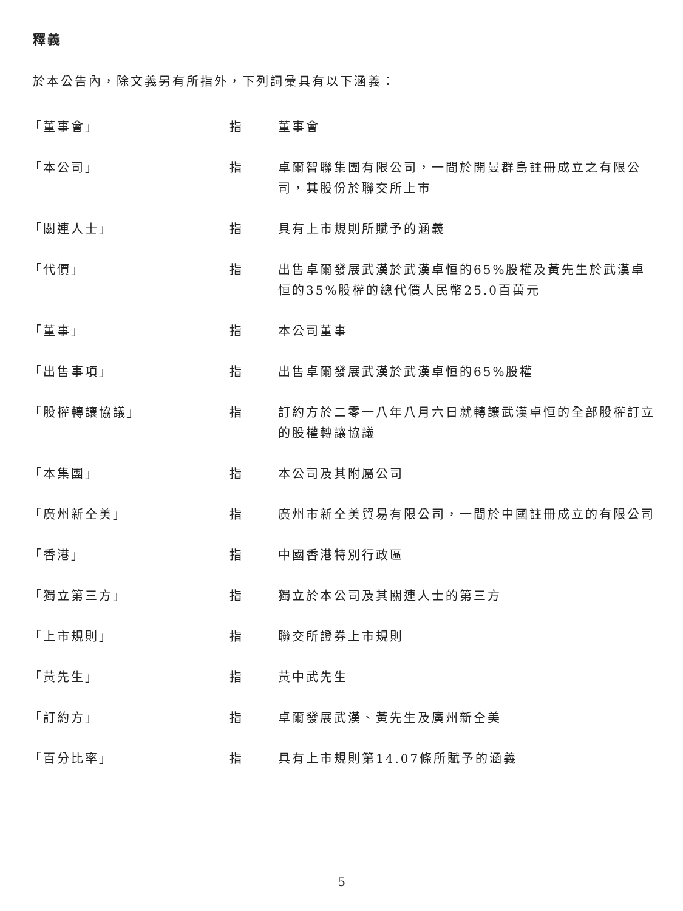釋義
於本公告內，除文義另有所指外，下列詞彙具有以下涵義：
| 「董事會」 | 指 | 董事會 |
| 「本公司」 | 指 | 卓爾智聯集團有限公司，一間於開曼群島註冊成立之有限公司，其股份於聯交所上市 |
| 「關連人士」 | 指 | 具有上市規則所賦予的涵義 |
| 「代價」 | 指 | 出售卓爾發展武漢於武漢卓恒的65%股權及黃先生於武漢卓恒的35%股權的總代價人民幣25.0百萬元 |
| 「董事」 | 指 | 本公司董事 |
| 「出售事項」 | 指 | 出售卓爾發展武漢於武漢卓恒的65%股權 |
| 「股權轉讓協議」 | 指 | 訂約方於二零一八年八月六日就轉讓武漢卓恒的全部股權訂立的股權轉讓協議 |
| 「本集團」 | 指 | 本公司及其附屬公司 |
| 「廣州新仝美」 | 指 | 廣州市新仝美貿易有限公司，一間於中國註冊成立的有限公司 |
| 「香港」 | 指 | 中國香港特別行政區 |
| 「獨立第三方」 | 指 | 獨立於本公司及其關連人士的第三方 |
| 「上市規則」 | 指 | 聯交所證券上市規則 |
| 「黃先生」 | 指 | 黃中武先生 |
| 「訂約方」 | 指 | 卓爾發展武漢、黃先生及廣州新仝美 |
| 「百分比率」 | 指 | 具有上市規則第14.07條所賦予的涵義 |
5